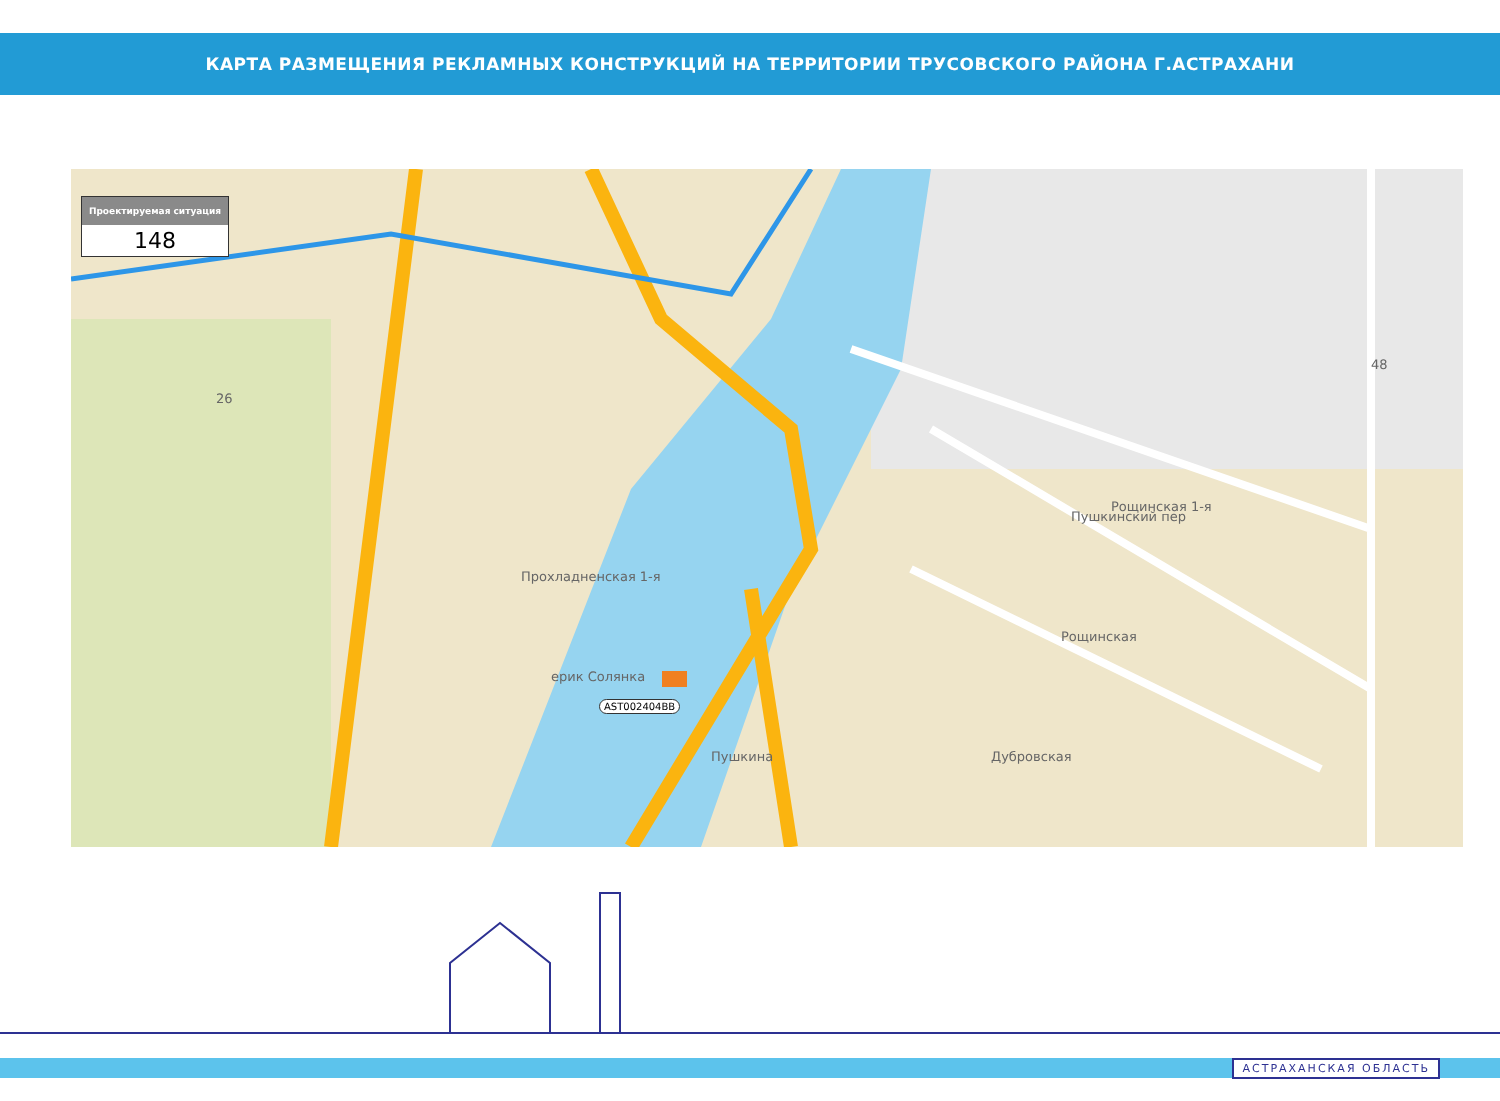КАРТА РАЗМЕЩЕНИЯ РЕКЛАМНЫХ КОНСТРУКЦИЙ НА ТЕРРИТОРИИ ТРУСОВСКОГО РАЙОНА Г.АСТРАХАНИ
Проектируемая ситуация
148
26
48
Рощинская 1-я
Пушкинский пер
Пушкина
ерик Солянка
Прохладненская 1-я
Рощинская
Дубровская
AST002404BB
АСТРАХАНСКАЯ ОБЛАСТЬ